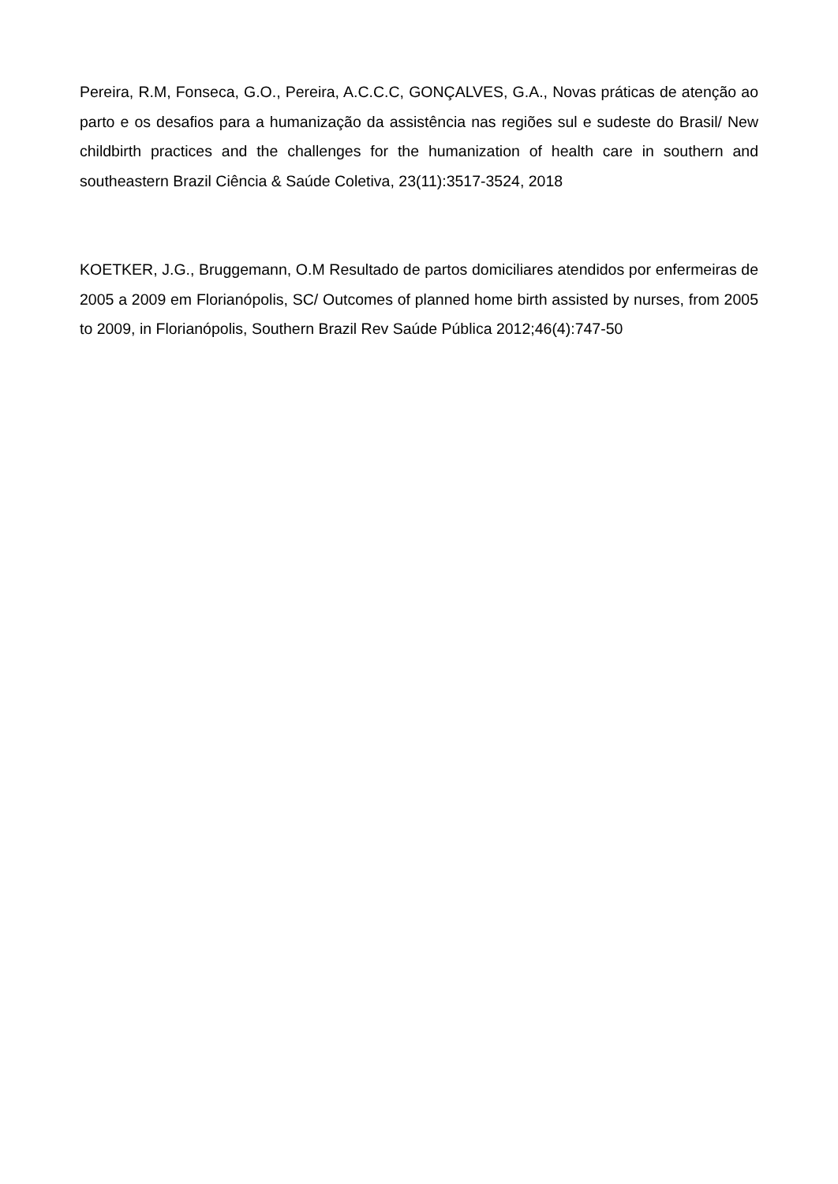Pereira, R.M, Fonseca, G.O., Pereira, A.C.C.C, GONÇALVES, G.A., Novas práticas de atenção ao parto e os desafios para a humanização da assistência nas regiões sul e sudeste do Brasil/ New childbirth practices and the challenges for the humanization of health care in southern and southeastern Brazil Ciência & Saúde Coletiva, 23(11):3517-3524, 2018
KOETKER, J.G., Bruggemann, O.M Resultado de partos domiciliares atendidos por enfermeiras de 2005 a 2009 em Florianópolis, SC/ Outcomes of planned home birth assisted by nurses, from 2005 to 2009, in Florianópolis, Southern Brazil Rev Saúde Pública 2012;46(4):747-50